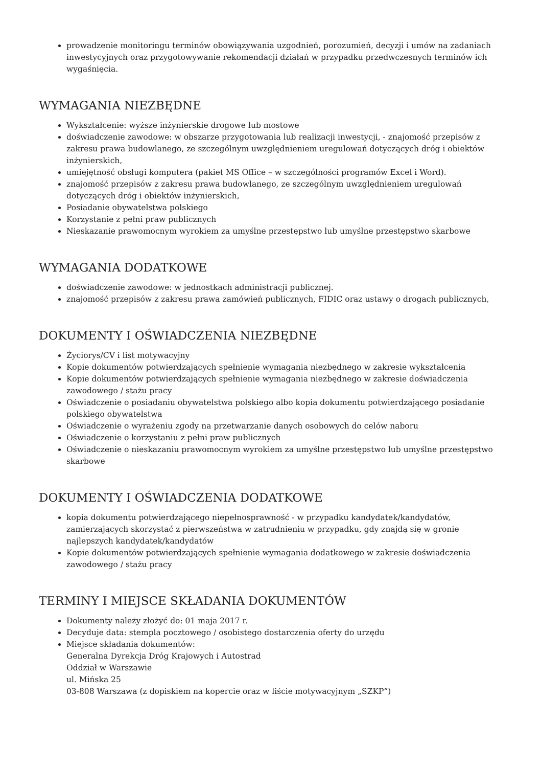prowadzenie monitoringu terminów obowiązywania uzgodnień, porozumień, decyzji i umów na zadaniach inwestycyjnych oraz przygotowywanie rekomendacji działań w przypadku przedwczesnych terminów ich wygaśnięcia.
WYMAGANIA NIEZBĘDNE
Wykształcenie: wyższe inżynierskie drogowe lub mostowe
doświadczenie zawodowe: w obszarze przygotowania lub realizacji inwestycji, - znajomość przepisów z zakresu prawa budowlanego, ze szczególnym uwzględnieniem uregulowań dotyczących dróg i obiektów inżynierskich,
umiejętność obsługi komputera (pakiet MS Office – w szczególności programów Excel i Word).
znajomość przepisów z zakresu prawa budowlanego, ze szczególnym uwzględnieniem uregulowań dotyczących dróg i obiektów inżynierskich,
Posiadanie obywatelstwa polskiego
Korzystanie z pełni praw publicznych
Nieskazanie prawomocnym wyrokiem za umyślne przestępstwo lub umyślne przestępstwo skarbowe
WYMAGANIA DODATKOWE
doświadczenie zawodowe: w jednostkach administracji publicznej.
znajomość przepisów z zakresu prawa zamówień publicznych, FIDIC oraz ustawy o drogach publicznych,
DOKUMENTY I OŚWIADCZENIA NIEZBĘDNE
Życiorys/CV i list motywacyjny
Kopie dokumentów potwierdzających spełnienie wymagania niezbędnego w zakresie wykształcenia
Kopie dokumentów potwierdzających spełnienie wymagania niezbędnego w zakresie doświadczenia zawodowego / stażu pracy
Oświadczenie o posiadaniu obywatelstwa polskiego albo kopia dokumentu potwierdzającego posiadanie polskiego obywatelstwa
Oświadczenie o wyrażeniu zgody na przetwarzanie danych osobowych do celów naboru
Oświadczenie o korzystaniu z pełni praw publicznych
Oświadczenie o nieskazaniu prawomocnym wyrokiem za umyślne przestępstwo lub umyślne przestępstwo skarbowe
DOKUMENTY I OŚWIADCZENIA DODATKOWE
kopia dokumentu potwierdzającego niepełnosprawność - w przypadku kandydatek/kandydatów, zamierzających skorzystać z pierwszeństwa w zatrudnieniu w przypadku, gdy znajdą się w gronie najlepszych kandydatek/kandydatów
Kopie dokumentów potwierdzających spełnienie wymagania dodatkowego w zakresie doświadczenia zawodowego / stażu pracy
TERMINY I MIEJSCE SKŁADANIA DOKUMENTÓW
Dokumenty należy złożyć do: 01 maja 2017 r.
Decyduje data: stempla pocztowego / osobistego dostarczenia oferty do urzędu
Miejsce składania dokumentów:
Generalna Dyrekcja Dróg Krajowych i Autostrad
Oddział w Warszawie
ul. Mińska 25
03-808 Warszawa (z dopiskiem na kopercie oraz w liście motywacyjnym „SZKP”)